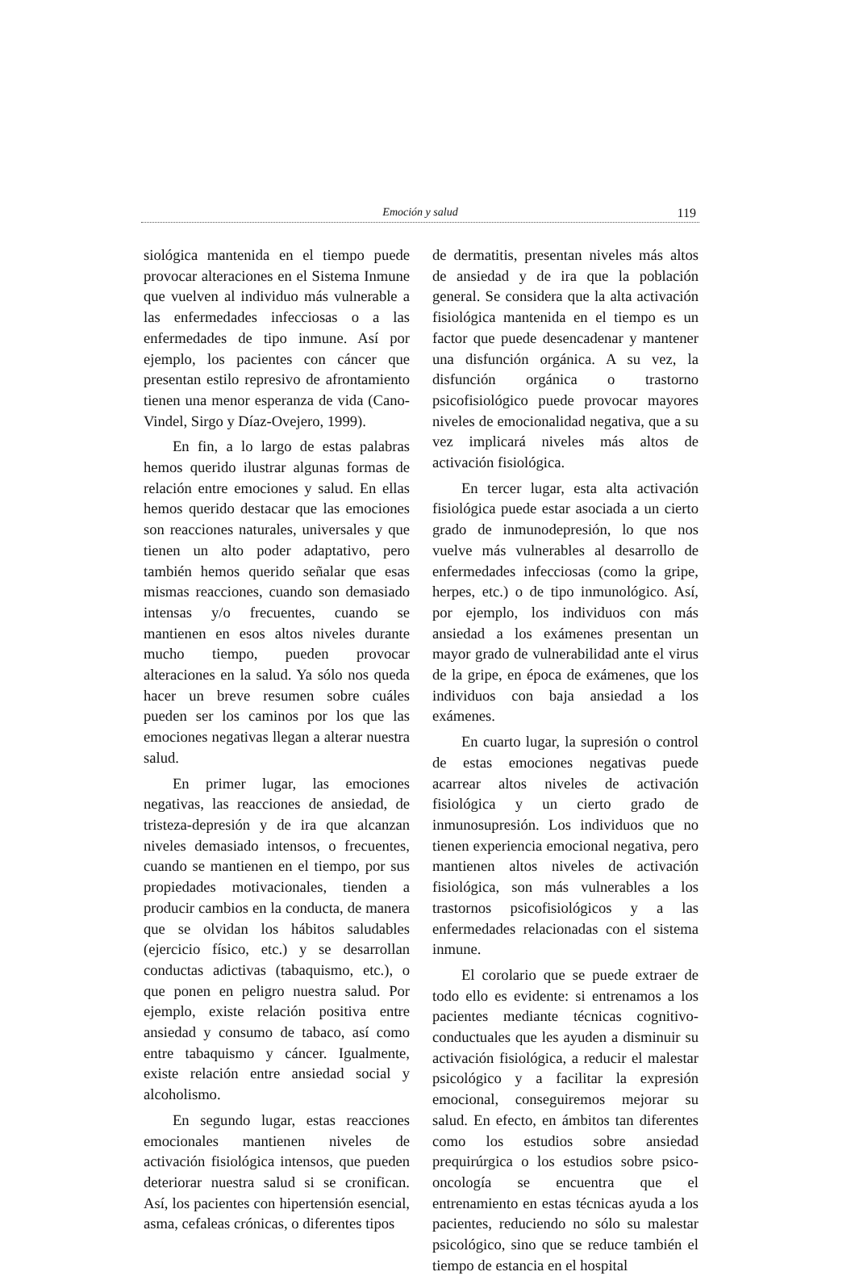Emoción y salud 119
siológica mantenida en el tiempo puede provocar alteraciones en el Sistema Inmune que vuelven al individuo más vulnerable a las enfermedades infecciosas o a las enfermedades de tipo inmune. Así por ejemplo, los pacientes con cáncer que presentan estilo represivo de afrontamiento tienen una menor esperanza de vida (Cano-Vindel, Sirgo y Díaz-Ovejero, 1999).
En fin, a lo largo de estas palabras hemos querido ilustrar algunas formas de relación entre emociones y salud. En ellas hemos querido destacar que las emociones son reacciones naturales, universales y que tienen un alto poder adaptativo, pero también hemos querido señalar que esas mismas reacciones, cuando son demasiado intensas y/o frecuentes, cuando se mantienen en esos altos niveles durante mucho tiempo, pueden provocar alteraciones en la salud. Ya sólo nos queda hacer un breve resumen sobre cuáles pueden ser los caminos por los que las emociones negativas llegan a alterar nuestra salud.
En primer lugar, las emociones negativas, las reacciones de ansiedad, de tristeza-depresión y de ira que alcanzan niveles demasiado intensos, o frecuentes, cuando se mantienen en el tiempo, por sus propiedades motivacionales, tienden a producir cambios en la conducta, de manera que se olvidan los hábitos saludables (ejercicio físico, etc.) y se desarrollan conductas adictivas (tabaquismo, etc.), o que ponen en peligro nuestra salud. Por ejemplo, existe relación positiva entre ansiedad y consumo de tabaco, así como entre tabaquismo y cáncer. Igualmente, existe relación entre ansiedad social y alcoholismo.
En segundo lugar, estas reacciones emocionales mantienen niveles de activación fisiológica intensos, que pueden deteriorar nuestra salud si se cronifican. Así, los pacientes con hipertensión esencial, asma, cefaleas crónicas, o diferentes tipos
de dermatitis, presentan niveles más altos de ansiedad y de ira que la población general. Se considera que la alta activación fisiológica mantenida en el tiempo es un factor que puede desencadenar y mantener una disfunción orgánica. A su vez, la disfunción orgánica o trastorno psicofisiológico puede provocar mayores niveles de emocionalidad negativa, que a su vez implicará niveles más altos de activación fisiológica.
En tercer lugar, esta alta activación fisiológica puede estar asociada a un cierto grado de inmunodepresión, lo que nos vuelve más vulnerables al desarrollo de enfermedades infecciosas (como la gripe, herpes, etc.) o de tipo inmunológico. Así, por ejemplo, los individuos con más ansiedad a los exámenes presentan un mayor grado de vulnerabilidad ante el virus de la gripe, en época de exámenes, que los individuos con baja ansiedad a los exámenes.
En cuarto lugar, la supresión o control de estas emociones negativas puede acarrear altos niveles de activación fisiológica y un cierto grado de inmunosupresión. Los individuos que no tienen experiencia emocional negativa, pero mantienen altos niveles de activación fisiológica, son más vulnerables a los trastornos psicofisiológicos y a las enfermedades relacionadas con el sistema inmune.
El corolario que se puede extraer de todo ello es evidente: si entrenamos a los pacientes mediante técnicas cognitivo-conductuales que les ayuden a disminuir su activación fisiológica, a reducir el malestar psicológico y a facilitar la expresión emocional, conseguiremos mejorar su salud. En efecto, en ámbitos tan diferentes como los estudios sobre ansiedad prequirúrgica o los estudios sobre psico-oncología se encuentra que el entrenamiento en estas técnicas ayuda a los pacientes, reduciendo no sólo su malestar psicológico, sino que se reduce también el tiempo de estancia en el hospital